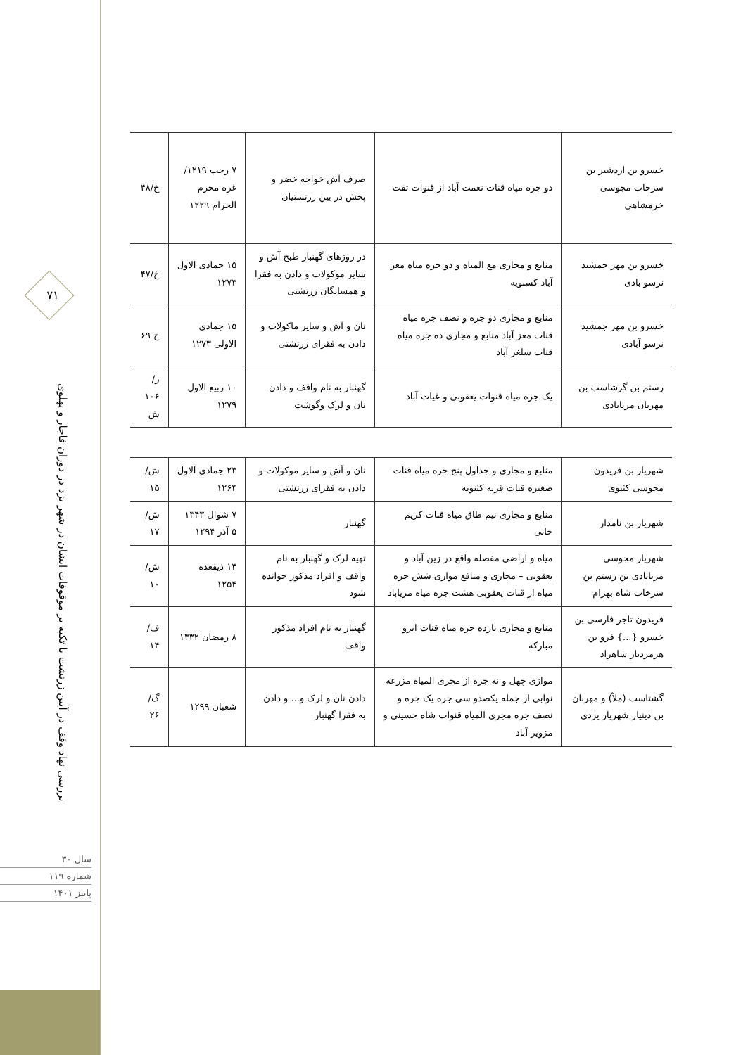۷۱
بررسی نهاد وقف در آیین زرتشت با تکیه بر موقوفات ایشان در شهر یزد در دوران قاجار و پهلوی
سال ۳۰
شماره ۱۱۹
پاییز ۱۴۰۱
| خسرو بن اردشیر بن سرخاب مجوسی خرمشاهی | دو جره میاه قنات نعمت آباد از قنوات تفت | صرف آش خواجه خضر و پخش در بین زرتشتیان | ۷ رجب ۱۲۱۹/ غره محرم الحرام ۱۲۲۹ | خ/۴۸ |
| خسرو بن مهر جمشید نرسو بادی | منابع و مجاری مع المیاه و دو جره میاه معز آباد کسنویه | در روزهای گهنبار طبخ آش و سایر موکولات و دادن به فقرا و همسایگان زرتشتی | ۱۵ جمادی الاول ۱۲۷۳ | خ/۴۷ |
| خسرو بن مهر جمشید نرسو آبادی | منابع و مجاری دو جره و نصف جره میاه قنات معز آباد منابع و مجاری ده جره میاه قنات سلغر آباد | نان و آش و سایر ماکولات و دادن به فقرای زرتشتی | ۱۵ جمادی الاولی ۱۲۷۳ | خ ۶۹ |
| رستم بن گرشاسب بن مهربان مریابادی | یک جره میاه قنوات یعقوبی و غیاث آباد | گهنبار به نام واقف و دادن نان و لرک وگوشت | ۱۰ ربیع الاول ۱۲۷۹ | ر/۱۰۶ ش |
| شهریار بن فریدون مجوسی کثنوی | منابع و مجاری و جداول پنج جره میاه قنات صغیره قنات قریه کثنویه | نان و آش و سایر موکولات و دادن به فقرای زرتشتی | ۲۳ جمادی الاول ۱۲۶۴ | ش/۱۵ |
| شهریار بن نامدار | منابع و مجاری نیم طاق میاه قنات کریم خانی | گهنبار | ۷ شوال ۱۳۴۳ ۵ آذر ۱۲۹۴ | ش/۱۷ |
| شهریار مجوسی مریابادی بن رستم بن سرخاب شاه بهرام | میاه و اراضی مفصله واقع در زین آباد و یعقوبی – مجاری و منافع موازی شش جره میاه از قنات یعقوبی هشت جره میاه مریاباد | تهیه لرک و گهنبار به نام واقف و افراد مذکور خوانده شود | ۱۴ ذیقعده ۱۲۵۴ | ش/۱۰ |
| فریدون تاجر فارسی بن خسرو {...} فرو بن هرمزدیار شاهزاد | منابع و مجاری یازده جره میاه قنات ابرو مبارکه | گهنبار به نام افراد مذکور واقف | ۸ رمضان ۱۳۳۲ | ف/۱۴ |
| گشتاسب (ملاّ) و مهربان بن دینیار شهریار یزدی | موازی چهل و نه جره از مجری المیاه مزرعه نوابی از جمله یکصدو سی جره یک جره و نصف جره مجری المیاه قنوات شاه حسینی و مزویر آباد | دادن نان و لرک و... و دادن به فقرا گهنبار | شعبان ۱۲۹۹ | گ/۲۶ |